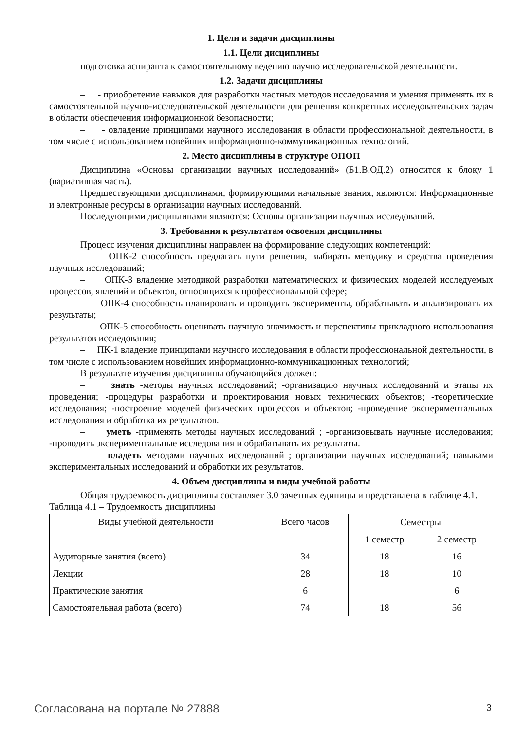1. Цели и задачи дисциплины
1.1. Цели дисциплины
подготовка аспиранта к самостоятельному ведению научно исследовательской деятельности.
1.2. Задачи дисциплины
– - приобретение навыков для разработки частных методов исследования и умения применять их в самостоятельной научно-исследовательской деятельности для решения конкретных исследовательских задач в области обеспечения информационной безопасности;
– - овладение принципами научного исследования в области профессиональной деятельности, в том числе с использованием новейших информационно-коммуникационных технологий.
2. Место дисциплины в структуре ОПОП
Дисциплина «Основы организации научных исследований» (Б1.В.ОД.2) относится к блоку 1 (вариативная часть).
Предшествующими дисциплинами, формирующими начальные знания, являются: Информационные и электронные ресурсы в организации научных исследований.
Последующими дисциплинами являются: Основы организации научных исследований.
3. Требования к результатам освоения дисциплины
Процесс изучения дисциплины направлен на формирование следующих компетенций:
– ОПК-2 способность предлагать пути решения, выбирать методику и средства проведения научных исследований;
– ОПК-3 владение методикой разработки математических и физических моделей исследуемых процессов, явлений и объектов, относящихся к профессиональной сфере;
– ОПК-4 способность планировать и проводить эксперименты, обрабатывать и анализировать их результаты;
– ОПК-5 способность оценивать научную значимость и перспективы прикладного использования результатов исследования;
– ПК-1 владение принципами научного исследования в области профессиональной деятельности, в том числе с использованием новейших информационно-коммуникационных технологий;
В результате изучения дисциплины обучающийся должен:
– знать -методы научных исследований; -организацию научных исследований и этапы их проведения; -процедуры разработки и проектирования новых технических объектов; -теоретические исследования; -построение моделей физических процессов и объектов; -проведение экспериментальных исследования и обработка их результатов.
– уметь -применять методы научных исследований ; -организовывать научные исследования; -проводить экспериментальные исследования и обрабатывать их результаты.
– владеть методами научных исследований ; организации научных исследований; навыками экспериментальных исследований и обработки их результатов.
4. Объем дисциплины и виды учебной работы
Общая трудоемкость дисциплины составляет 3.0 зачетных единицы и представлена в таблице 4.1.
Таблица 4.1 – Трудоемкость дисциплины
| Виды учебной деятельности | Всего часов | Семестры | |
| --- | --- | --- | --- |
| | | 1 семестр | 2 семестр |
| Аудиторные занятия (всего) | 34 | 18 | 16 |
| Лекции | 28 | 18 | 10 |
| Практические занятия | 6 | | 6 |
| Самостоятельная работа (всего) | 74 | 18 | 56 |
Согласована на портале № 27888 3